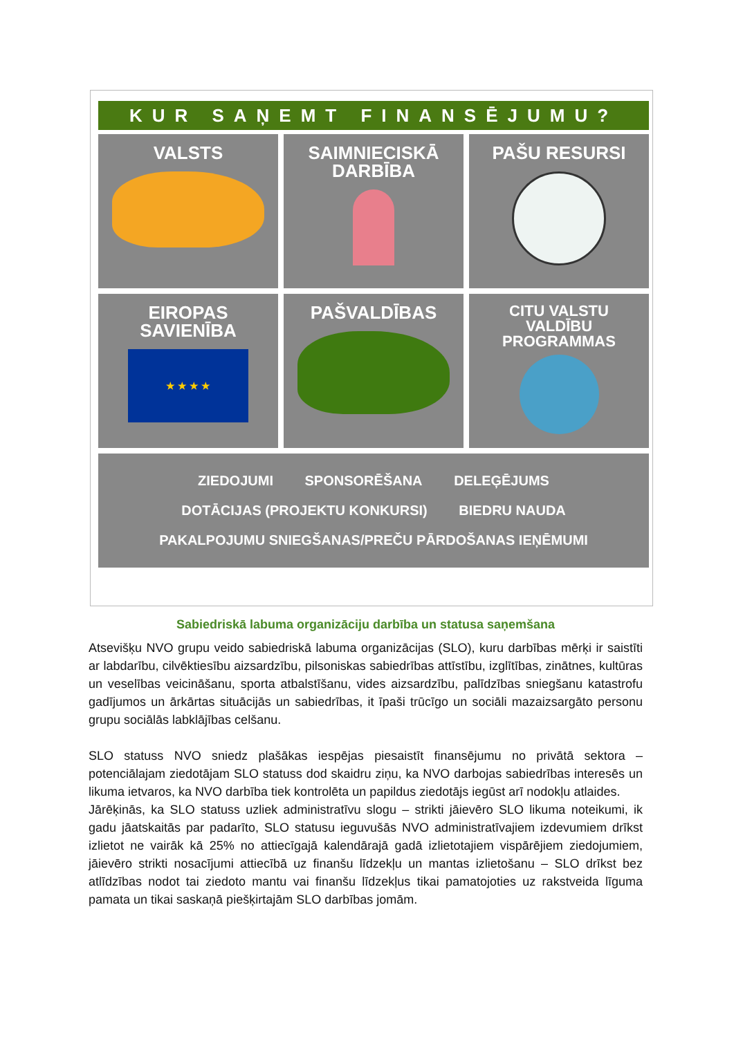KUR SAŅEMT FINANSĒJUMU?
VALSTS
SAIMNIECISKĀ
DARBĪBA
PAŠU RESURSI
EIROPAS
SAVIENĪBA
★ ★ ★ ★
PAŠVALDĪBAS
CITU VALSTU
VALDĪBU
PROGRAMMAS
ZIEDOJUMI SPONSORĒŠANA DELEĢĒJUMS
DOTĀCIJAS (PROJEKTU KONKURSI) BIEDRU NAUDA
PAKALPOJUMU SNIEGŠANAS/PREČU PĀRDOŠANAS IEŅĒMUMI
Sabiedriskā labuma organizāciju darbība un statusa saņemšana
Atsevišķu NVO grupu veido sabiedriskā labuma organizācijas (SLO), kuru darbības mērķi ir saistīti ar labdarību, cilvēktiesību aizsardzību, pilsoniskas sabiedrības attīstību, izglītības, zinātnes, kultūras un veselības veicināšanu, sporta atbalstīšanu, vides aizsardzību, palīdzības sniegšanu katastrofu gadījumos un ārkārtas situācijās un sabiedrības, it īpaši trūcīgo un sociāli mazaizsargāto personu grupu sociālās labklājības celšanu.
SLO statuss NVO sniedz plašākas iespējas piesaistīt finansējumu no privātā sektora – potenciālajam ziedotājam SLO statuss dod skaidru ziņu, ka NVO darbojas sabiedrības interesēs un likuma ietvaros, ka NVO darbība tiek kontrolēta un papildus ziedotājs iegūst arī nodokļu atlaides.
Jārēķinās, ka SLO statuss uzliek administratīvu slogu – strikti jāievēro SLO likuma noteikumi, ik gadu jāatskaitās par padarīto, SLO statusu ieguvušās NVO administratīvajiem izdevumiem drīkst izlietot ne vairāk kā 25% no attiecīgajā kalendārajā gadā izlietotajiem vispārējiem ziedojumiem, jāievēro strikti nosacījumi attiecībā uz finanšu līdzekļu un mantas izlietošanu – SLO drīkst bez atlīdzības nodot tai ziedoto mantu vai finanšu līdzekļus tikai pamatojoties uz rakstveida līguma pamata un tikai saskaņā piešķirtajām SLO darbības jomām.